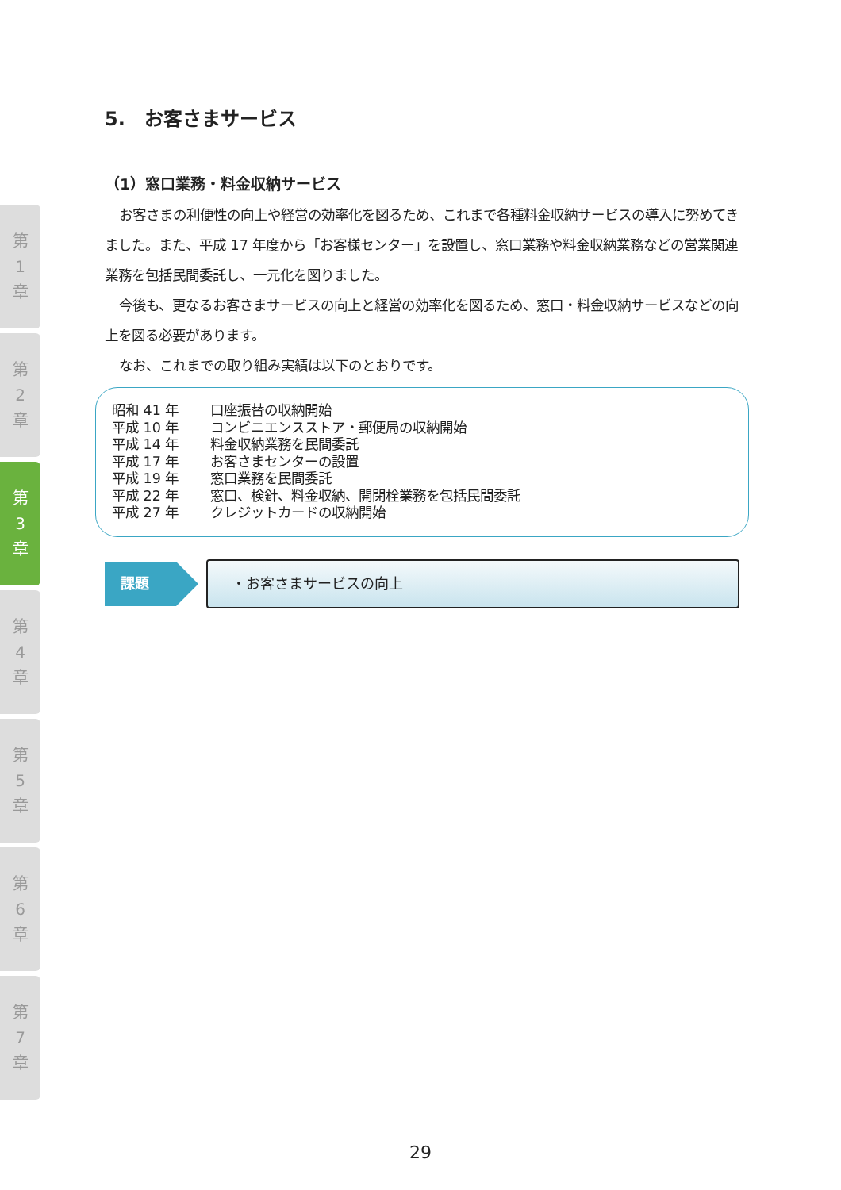第
1
章
第
2
章
第
3
章
第
4
章
第
5
章
第
6
章
第
7
章
5.　お客さまサービス
（1）窓口業務・料金収納サービス
お客さまの利便性の向上や経営の効率化を図るため、これまで各種料金収納サービスの導入に努めてきました。また、平成 17 年度から「お客様センター」を設置し、窓口業務や料金収納業務などの営業関連業務を包括民間委託し、一元化を図りました。
今後も、更なるお客さまサービスの向上と経営の効率化を図るため、窓口・料金収納サービスなどの向上を図る必要があります。
なお、これまでの取り組み実績は以下のとおりです。
昭和 41 年 口座振替の収納開始
平成 10 年 コンビニエンスストア・郵便局の収納開始
平成 14 年 料金収納業務を民間委託
平成 17 年 お客さまセンターの設置
平成 19 年 窓口業務を民間委託
平成 22 年 窓口、検針、料金収納、開閉栓業務を包括民間委託
平成 27 年 クレジットカードの収納開始
課題
・お客さまサービスの向上
29